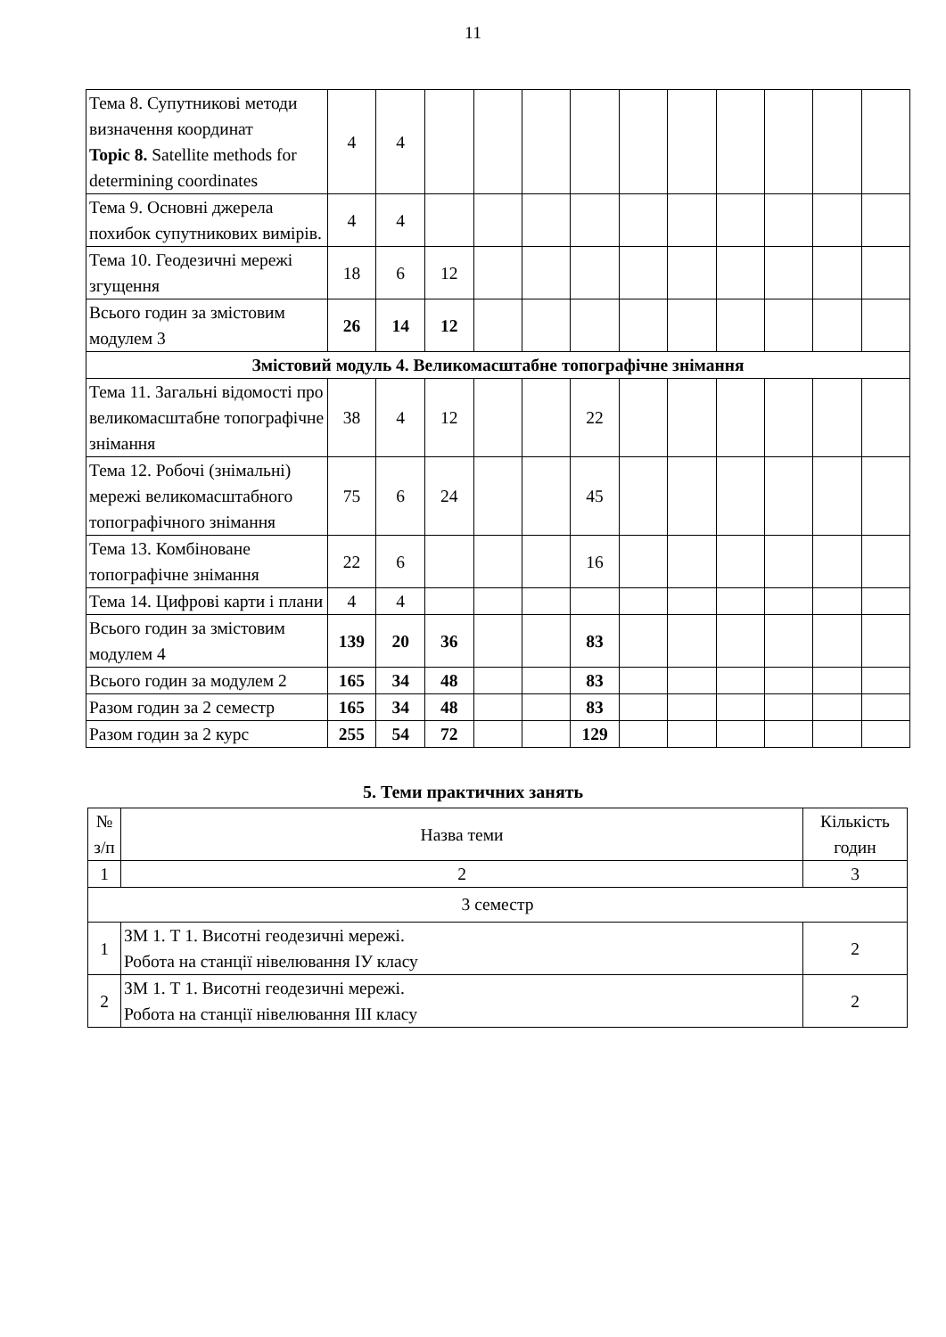11
| Тема 8. Супутникові методи визначення координат Topic 8. Satellite methods for determining coordinates | 4 | 4 | | | | | | | | | | |
| Тема 9. Основні джерела похибок супутникових вимірів. | 4 | 4 | | | | | | | | | | |
| Тема 10. Геодезичні мережі згущення | 18 | 6 | 12 | | | | | | | | | |
| Всього годин за змістовим модулем 3 | 26 | 14 | 12 | | | | | | | | | |
| Змістовий модуль 4. Великомасштабне топографічне знімання | | | | | | | | | | | | |
| Тема 11. Загальні відомості про великомасштабне топографічне знімання | 38 | 4 | 12 | | | 22 | | | | | | |
| Тема 12. Робочі (знімальні) мережі великомасштабного топографічного знімання | 75 | 6 | 24 | | | 45 | | | | | | |
| Тема 13. Комбіноване топографічне знімання | 22 | 6 | | | | 16 | | | | | | |
| Тема 14. Цифрові карти і плани | 4 | 4 | | | | | | | | | | |
| Всього годин за змістовим модулем 4 | 139 | 20 | 36 | | | 83 | | | | | | |
| Всього годин за модулем 2 | 165 | 34 | 48 | | | 83 | | | | | | |
| Разом годин за 2 семестр | 165 | 34 | 48 | | | 83 | | | | | | |
| Разом годин за 2 курс | 255 | 54 | 72 | | | 129 | | | | | | |
5. Теми практичних занять
| № з/п | Назва теми | Кількість годин |
| --- | --- | --- |
| 1 | 2 | 3 |
| 3 семестр | | |
| 1 | ЗМ 1. Т 1. Висотні геодезичні мережі. Робота на станції нівелювання ІУ класу | 2 |
| 2 | ЗМ 1. Т 1. Висотні геодезичні мережі. Робота на станції нівелювання ІІІ класу | 2 |